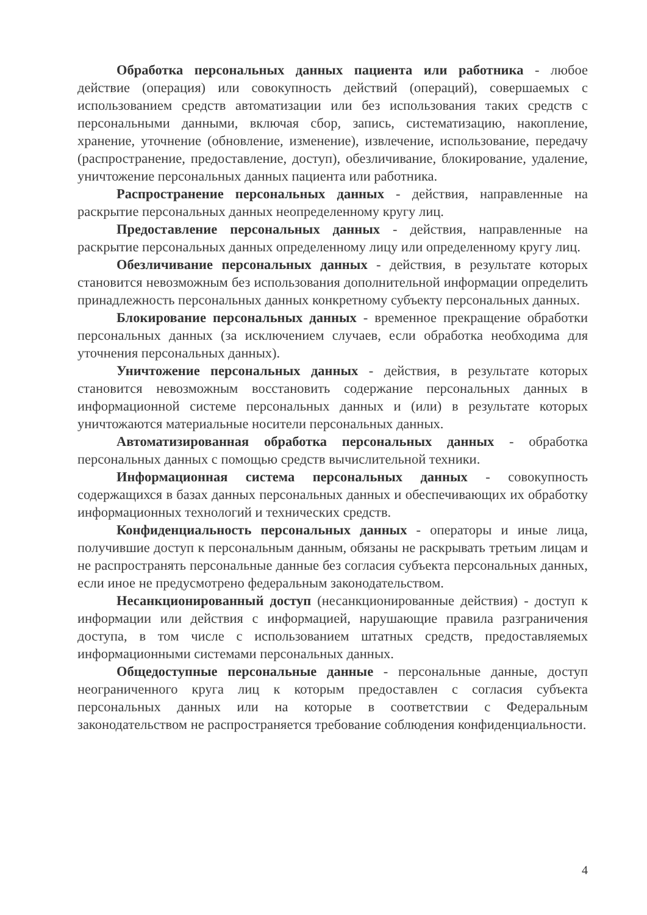Обработка персональных данных пациента или работника - любое действие (операция) или совокупность действий (операций), совершаемых с использованием средств автоматизации или без использования таких средств с персональными данными, включая сбор, запись, систематизацию, накопление, хранение, уточнение (обновление, изменение), извлечение, использование, передачу (распространение, предоставление, доступ), обезличивание, блокирование, удаление, уничтожение персональных данных пациента или работника.
Распространение персональных данных - действия, направленные на раскрытие персональных данных неопределенному кругу лиц.
Предоставление персональных данных - действия, направленные на раскрытие персональных данных определенному лицу или определенному кругу лиц.
Обезличивание персональных данных - действия, в результате которых становится невозможным без использования дополнительной информации определить принадлежность персональных данных конкретному субъекту персональных данных.
Блокирование персональных данных - временное прекращение обработки персональных данных (за исключением случаев, если обработка необходима для уточнения персональных данных).
Уничтожение персональных данных - действия, в результате которых становится невозможным восстановить содержание персональных данных в информационной системе персональных данных и (или) в результате которых уничтожаются материальные носители персональных данных.
Автоматизированная обработка персональных данных - обработка персональных данных с помощью средств вычислительной техники.
Информационная система персональных данных - совокупность содержащихся в базах данных персональных данных и обеспечивающих их обработку информационных технологий и технических средств.
Конфиденциальность персональных данных - операторы и иные лица, получившие доступ к персональным данным, обязаны не раскрывать третьим лицам и не распространять персональные данные без согласия субъекта персональных данных, если иное не предусмотрено федеральным законодательством.
Несанкционированный доступ (несанкционированные действия) - доступ к информации или действия с информацией, нарушающие правила разграничения доступа, в том числе с использованием штатных средств, предоставляемых информационными системами персональных данных.
Общедоступные персональные данные - персональные данные, доступ неограниченного круга лиц к которым предоставлен с согласия субъекта персональных данных или на которые в соответствии с Федеральным законодательством не распространяется требование соблюдения конфиденциальности.
4